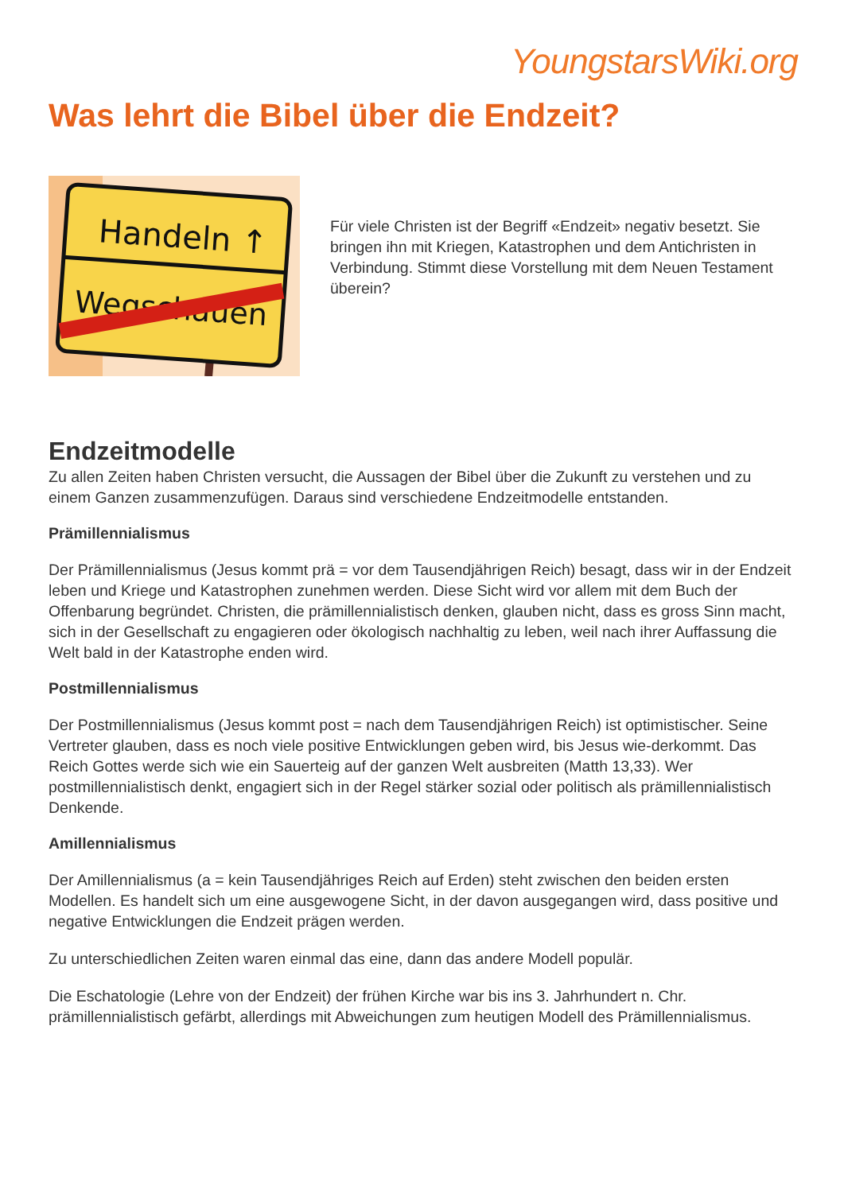YoungstarsWiki.org
Was lehrt die Bibel über die Endzeit?
Handeln ↑
Wegschauen
Für viele Christen ist der Begriff «Endzeit» negativ besetzt. Sie bringen ihn mit Kriegen, Katastrophen und dem Antichristen in Verbindung. Stimmt diese Vorstellung mit dem Neuen Testament überein?
Endzeitmodelle
Zu allen Zeiten haben Christen versucht, die Aussagen der Bibel über die Zukunft zu verstehen und zu einem Ganzen zusammenzufügen. Daraus sind verschiedene Endzeitmodelle entstanden.
Prämillennialismus
Der Prämillennialismus (Jesus kommt prä = vor dem Tausendjährigen Reich) besagt, dass wir in der Endzeit leben und Kriege und Katastrophen zunehmen werden. Diese Sicht wird vor allem mit dem Buch der Offenbarung begründet. Christen, die prämillennialistisch denken, glauben nicht, dass es gross Sinn macht, sich in der Gesellschaft zu engagieren oder ökologisch nachhaltig zu leben, weil nach ihrer Auffassung die Welt bald in der Katastrophe enden wird.
Postmillennialismus
Der Postmillennialismus (Jesus kommt post = nach dem Tausendjährigen Reich) ist optimistischer. Seine Vertreter glauben, dass es noch viele positive Entwicklungen geben wird, bis Jesus wie-derkommt. Das Reich Gottes werde sich wie ein Sauerteig auf der ganzen Welt ausbreiten (Matth 13,33). Wer postmillennialistisch denkt, engagiert sich in der Regel stärker sozial oder politisch als prämillennialistisch Denkende.
Amillennialismus
Der Amillennialismus (a = kein Tausendjähriges Reich auf Erden) steht zwischen den beiden ersten Modellen. Es handelt sich um eine ausgewogene Sicht, in der davon ausgegangen wird, dass positive und negative Entwicklungen die Endzeit prägen werden.
Zu unterschiedlichen Zeiten waren einmal das eine, dann das andere Modell populär.
Die Eschatologie (Lehre von der Endzeit) der frühen Kirche war bis ins 3. Jahrhundert n. Chr. prämillennialistisch gefärbt, allerdings mit Abweichungen zum heutigen Modell des Prämillennialismus.